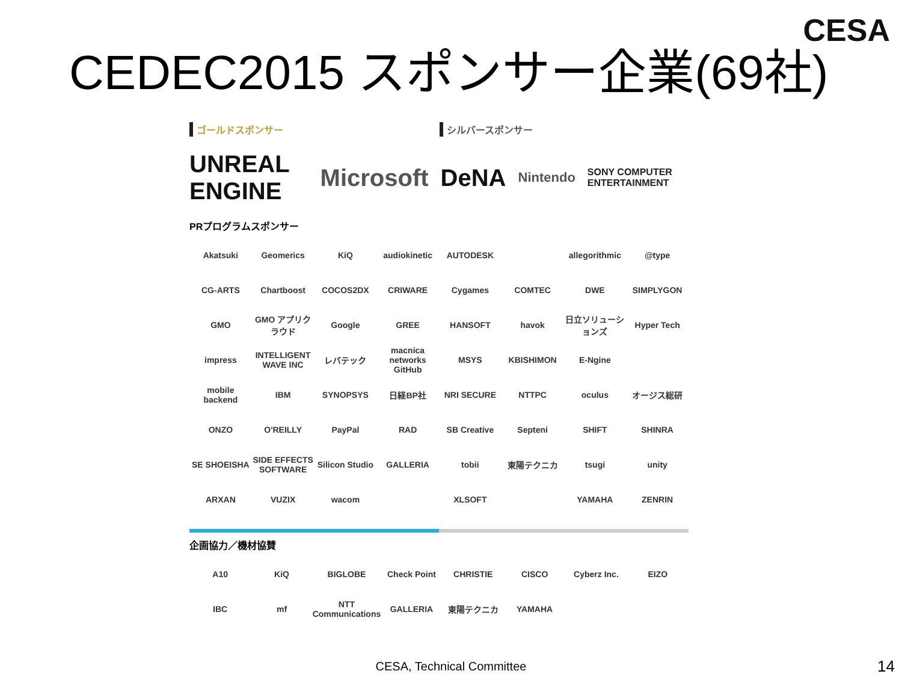CESA
CEDEC2015 スポンサー企業(69社)
ゴールドスポンサー シルバースポンサー
UNREAL ENGINE Microsoft DeNA Nintendo SONY COMPUTER ENTERTAINMENT
PRプログラムスポンサー
Akatsuki Geomerics KiQ audiokinetic AUTODESK allegorithmic @type CG-ARTS Chartboost COCOS2DX CRIWARE Cygames COMTEC DWE SIMPLYGON GMO GMO アプリクラウド Google GREE HANSOFT havok 日立ソリューションズ Hyper Tech impress INTELLIGENT WAVE INC レバテック macnica networks GitHub MSYS KBISHIMON E-Ngine mobile backend IBM SYNOPSYS 日経BP社 NRI SECURE NTTPC oculus オージス総研 ONZO O'REILLY PayPal RAD SB Creative Septeni SHIFT SHINRA SE SHOEISHA SIDE EFFECTS SOFTWARE Silicon Studio GALLERIA tobii 東陽テクニカ tsugi unity ARXAN VUZIX wacom XLSOFT YAMAHA ZENRIN
企画協力／機材協賛
A10 KiQ BIGLOBE Check Point CHRISTIE CISCO Cyberz Inc. EIZO IBC mf NTT Communications GALLERIA 東陽テクニカ YAMAHA
CESA, Technical Committee 14